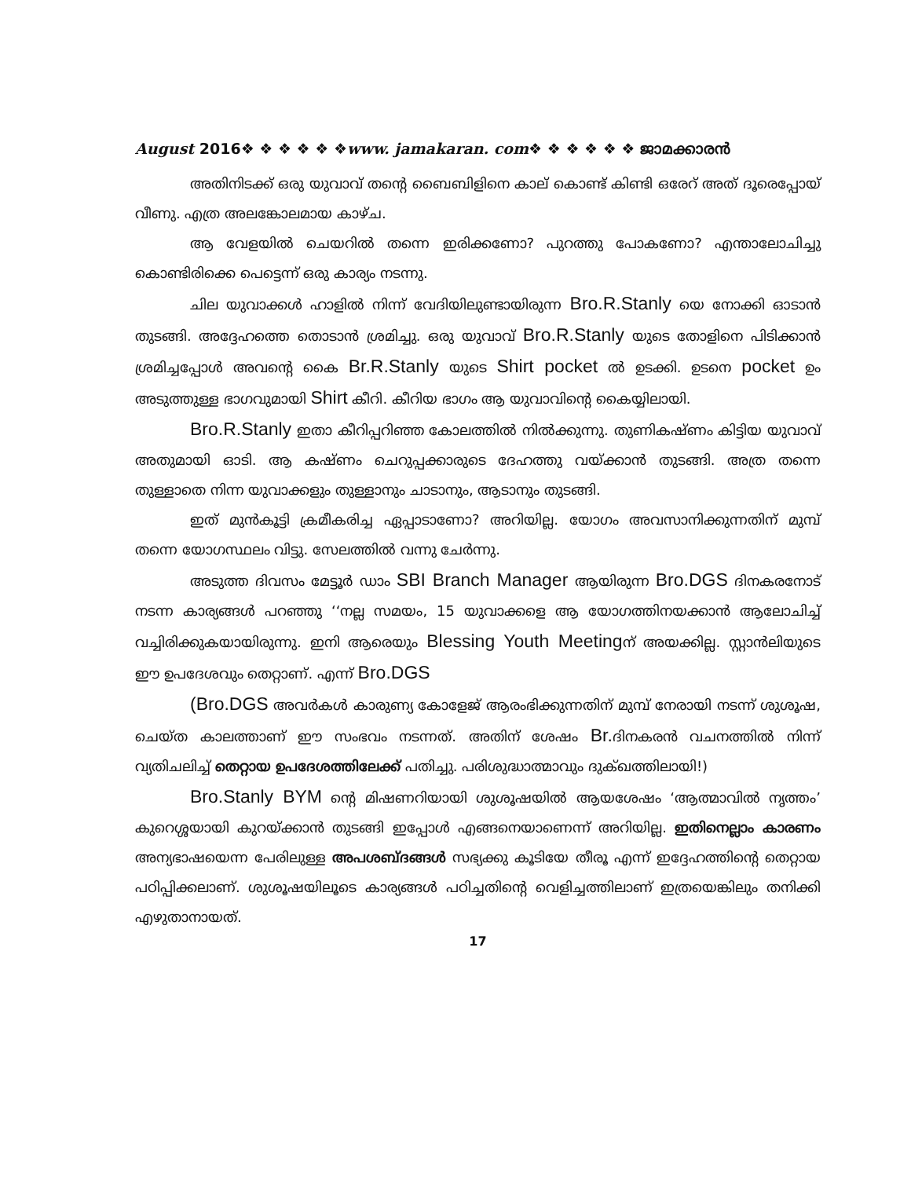August 2016❖ ❖ ❖ ❖ ❖ ❖www. jamakaran. com❖ ❖ ❖ ❖ ❖ ❖ ജാമക്കാരൻ
അതിനിടക്ക് ഒരു യുവാവ് തന്റെ ബൈബിളിനെ കാല് കൊണ്ട് കിണ്ടി ഒരേറ് അത് ദൂരെപ്പോയ് വീണു. എത്ര അലങ്കോലമായ കാഴ്ച.
ആ വേളയിൽ ചെയറിൽ തന്നെ ഇരിക്കണോ? പുറത്തു പോകണോ? എന്താലോചിച്ചു കൊണ്ടിരിക്കെ പെട്ടെന്ന് ഒരു കാര്യം നടന്നു.
ചില യുവാക്കൾ ഹാളിൽ നിന്ന് വേദിയിലുണ്ടായിരുന്ന Bro.R.Stanly യെ നോക്കി ഓടാൻ തുടങ്ങി. അദ്ദേഹത്തെ തൊടാൻ ശ്രമിച്ചു. ഒരു യുവാവ് Bro.R.Stanly യുടെ തോളിനെ പിടിക്കാൻ ശ്രമിച്ചപ്പോൾ അവന്റെ കൈ Br.R.Stanly യുടെ Shirt pocket ൽ ഉടക്കി. ഉടനെ pocket ഉം അടുത്തുള്ള ഭാഗവുമായി Shirt കീറി. കീറിയ ഭാഗം ആ യുവാവിന്റെ കൈയ്യിലായി.
Bro.R.Stanly ഇതാ കീറിപ്പറിഞ്ഞ കോലത്തിൽ നിൽക്കുന്നു. തുണികഷ്ണം കിട്ടിയ യുവാവ് അതുമായി ഓടി. ആ കഷ്ണം ചെറുപ്പക്കാരുടെ ദേഹത്തു വയ്ക്കാൻ തുടങ്ങി. അത്ര തന്നെ തുള്ളാതെ നിന്ന യുവാക്കളും തുള്ളാനും ചാടാനും, ആടാനും തുടങ്ങി.
ഇത് മുൻകൂട്ടി ക്രമീകരിച്ച ഏപ്പാടാണോ? അറിയില്ല. യോഗം അവസാനിക്കുന്നതിന് മുമ്പ് തന്നെ യോഗസ്ഥലം വിട്ടു. സേലത്തിൽ വന്നു ചേർന്നു.
അടുത്ത ദിവസം മേട്ടൂർ ഡാം SBI Branch Manager ആയിരുന്ന Bro.DGS ദിനകരനോട് നടന്ന കാര്യങ്ങൾ പറഞ്ഞു ‘‘നല്ല സമയം, 15 യുവാക്കളെ ആ യോഗത്തിനയക്കാൻ ആലോചിച്ച് വച്ചിരിക്കുകയായിരുന്നു. ഇനി ആരെയും Blessing Youth Meetingന് അയക്കില്ല. സ്റ്റാൻലിയുടെ ഈ ഉപദേശവും തെറ്റാണ്. എന്ന് Bro.DGS
(Bro.DGS അവർകൾ കാരുണ്യ കോളേജ് ആരംഭിക്കുന്നതിന് മുമ്പ് നേരായി നടന്ന് ശുശൂഷ, ചെയ്ത കാലത്താണ് ഈ സംഭവം നടന്നത്. അതിന് ശേഷം Br. ദിനകരൻ വചനത്തിൽ നിന്ന് വ്യതിചലിച്ച് തെറ്റായ ഉപദേശത്തിലേക്ക് പതിച്ചു. പരിശുദ്ധാത്മാവും ദുക്ഖത്തിലായി!)
Bro.Stanly BYM ന്റെ മിഷണറിയായി ശുശൂഷയിൽ ആയശേഷം ‘ആത്മാവിൽ നൃത്തം’ കുറെശ്ശയായി കുറയ്ക്കാൻ തുടങ്ങി ഇപ്പോൾ എങ്ങനെയാണെന്ന് അറിയില്ല. ഇതിനെല്ലാം കാരണം അന്യഭാഷയെന്ന പേരിലുള്ള അപശബ്ദങ്ങൾ സഭ്യക്കു കൂടിയേ തീരൂ എന്ന് ഇദ്ദേഹത്തിന്റെ തെറ്റായ പഠിപ്പിക്കലാണ്. ശുശൂഷയിലൂടെ കാര്യങ്ങൾ പഠിച്ചതിന്റെ വെളിച്ചത്തിലാണ് ഇത്രയെങ്കിലും തനിക്കി എഴുതാനായത്.
17